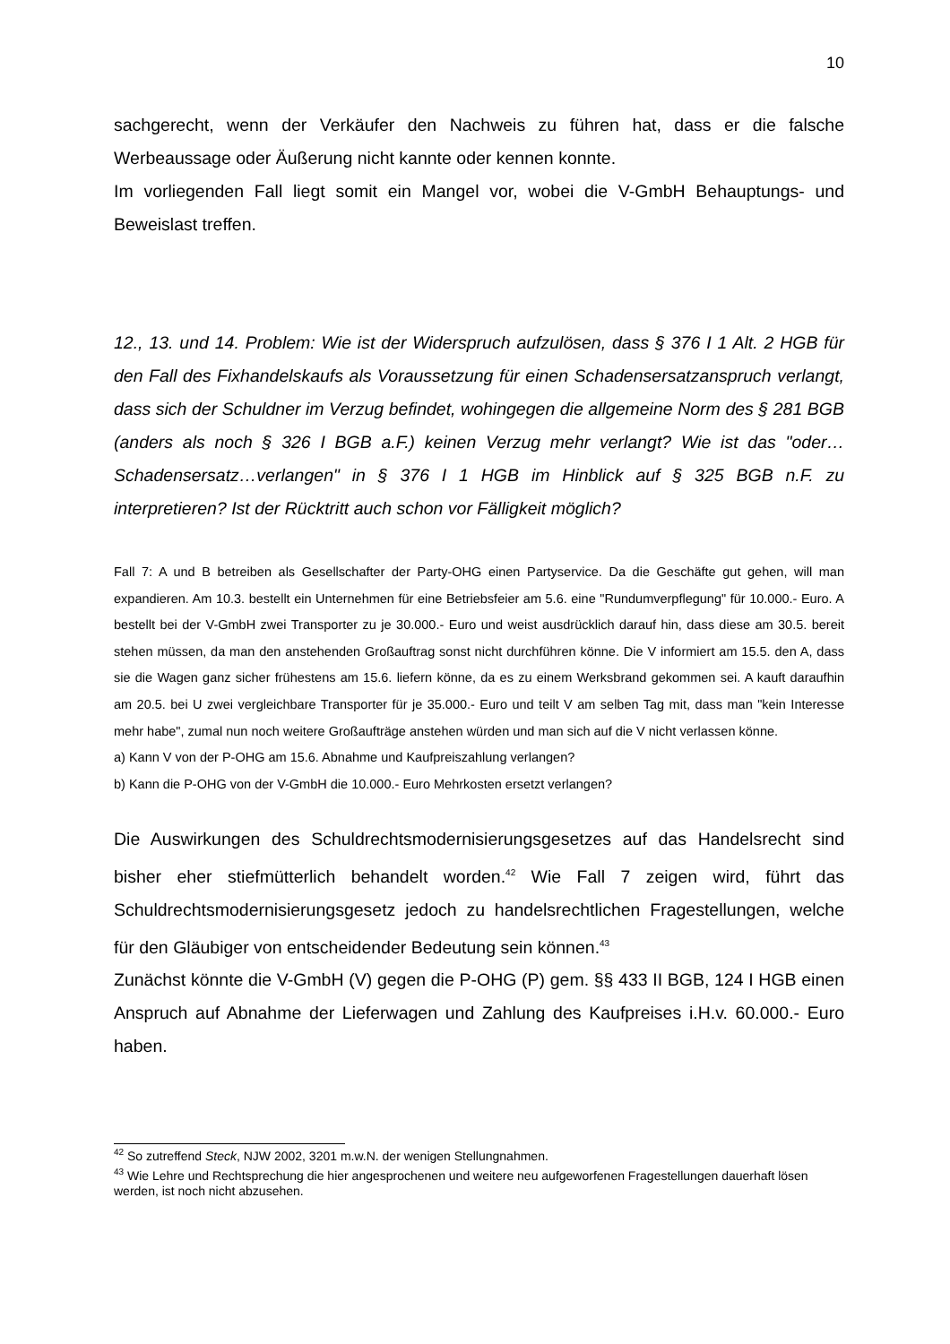10
sachgerecht, wenn der Verkäufer den Nachweis zu führen hat, dass er die falsche Werbeaussage oder Äußerung nicht kannte oder kennen konnte.
Im vorliegenden Fall liegt somit ein Mangel vor, wobei die V-GmbH Behauptungs- und Beweislast treffen.
12., 13. und 14. Problem: Wie ist der Widerspruch aufzulösen, dass § 376 I 1 Alt. 2 HGB für den Fall des Fixhandelskaufs als Voraussetzung für einen Schadensersatzanspruch verlangt, dass sich der Schuldner im Verzug befindet, wohingegen die allgemeine Norm des § 281 BGB (anders als noch § 326 I BGB a.F.) keinen Verzug mehr verlangt? Wie ist das "oder…Schadensersatz…verlangen" in § 376 I 1 HGB im Hinblick auf § 325 BGB n.F. zu interpretieren? Ist der Rücktritt auch schon vor Fälligkeit möglich?
Fall 7: A und B betreiben als Gesellschafter der Party-OHG einen Partyservice. Da die Geschäfte gut gehen, will man expandieren. Am 10.3. bestellt ein Unternehmen für eine Betriebsfeier am 5.6. eine "Rundumverpflegung" für 10.000.- Euro. A bestellt bei der V-GmbH zwei Transporter zu je 30.000.- Euro und weist ausdrücklich darauf hin, dass diese am 30.5. bereit stehen müssen, da man den anstehenden Großauftrag sonst nicht durchführen könne. Die V informiert am 15.5. den A, dass sie die Wagen ganz sicher frühestens am 15.6. liefern könne, da es zu einem Werksbrand gekommen sei. A kauft daraufhin am 20.5. bei U zwei vergleichbare Transporter für je 35.000.- Euro und teilt V am selben Tag mit, dass man "kein Interesse mehr habe", zumal nun noch weitere Großaufträge anstehen würden und man sich auf die V nicht verlassen könne.
a) Kann V von der P-OHG am 15.6. Abnahme und Kaufpreiszahlung verlangen?
b) Kann die P-OHG von der V-GmbH die 10.000.- Euro Mehrkosten ersetzt verlangen?
Die Auswirkungen des Schuldrechtsmodernisierungsgesetzes auf das Handelsrecht sind bisher eher stiefmütterlich behandelt worden.<sup>42</sup> Wie Fall 7 zeigen wird, führt das Schuldrechtsmodernisierungsgesetz jedoch zu handelsrechtlichen Fragestellungen, welche für den Gläubiger von entscheidender Bedeutung sein können.<sup>43</sup>
Zunächst könnte die V-GmbH (V) gegen die P-OHG (P) gem. §§ 433 II BGB, 124 I HGB einen Anspruch auf Abnahme der Lieferwagen und Zahlung des Kaufpreises i.H.v. 60.000.- Euro haben.
<sup>42</sup> So zutreffend Steck, NJW 2002, 3201 m.w.N. der wenigen Stellungnahmen.
<sup>43</sup> Wie Lehre und Rechtsprechung die hier angesprochenen und weitere neu aufgeworfenen Fragestellungen dauerhaft lösen werden, ist noch nicht abzusehen.